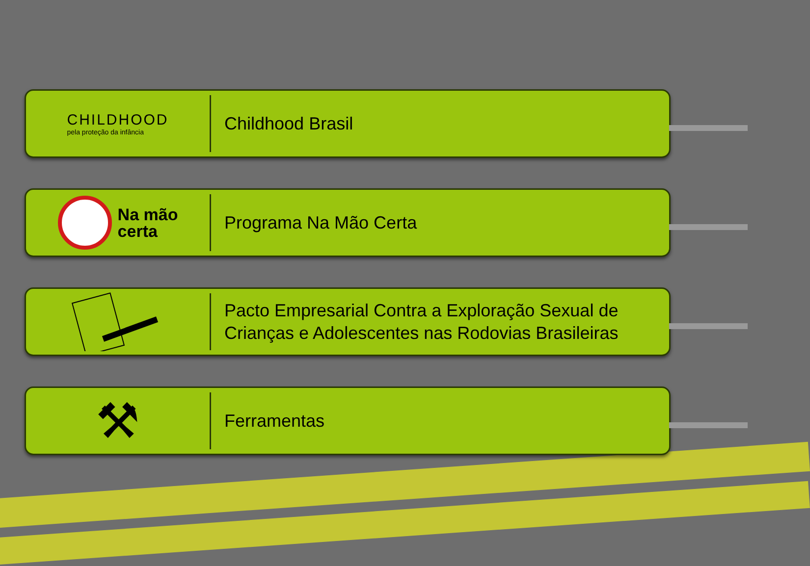CHILDHOOD
pela proteção da infância
Childhood Brasil
Na mão
certa
Programa Na Mão Certa
Pacto Empresarial Contra a Exploração Sexual de
Crianças e Adolescentes nas Rodovias Brasileiras
⚒
Ferramentas